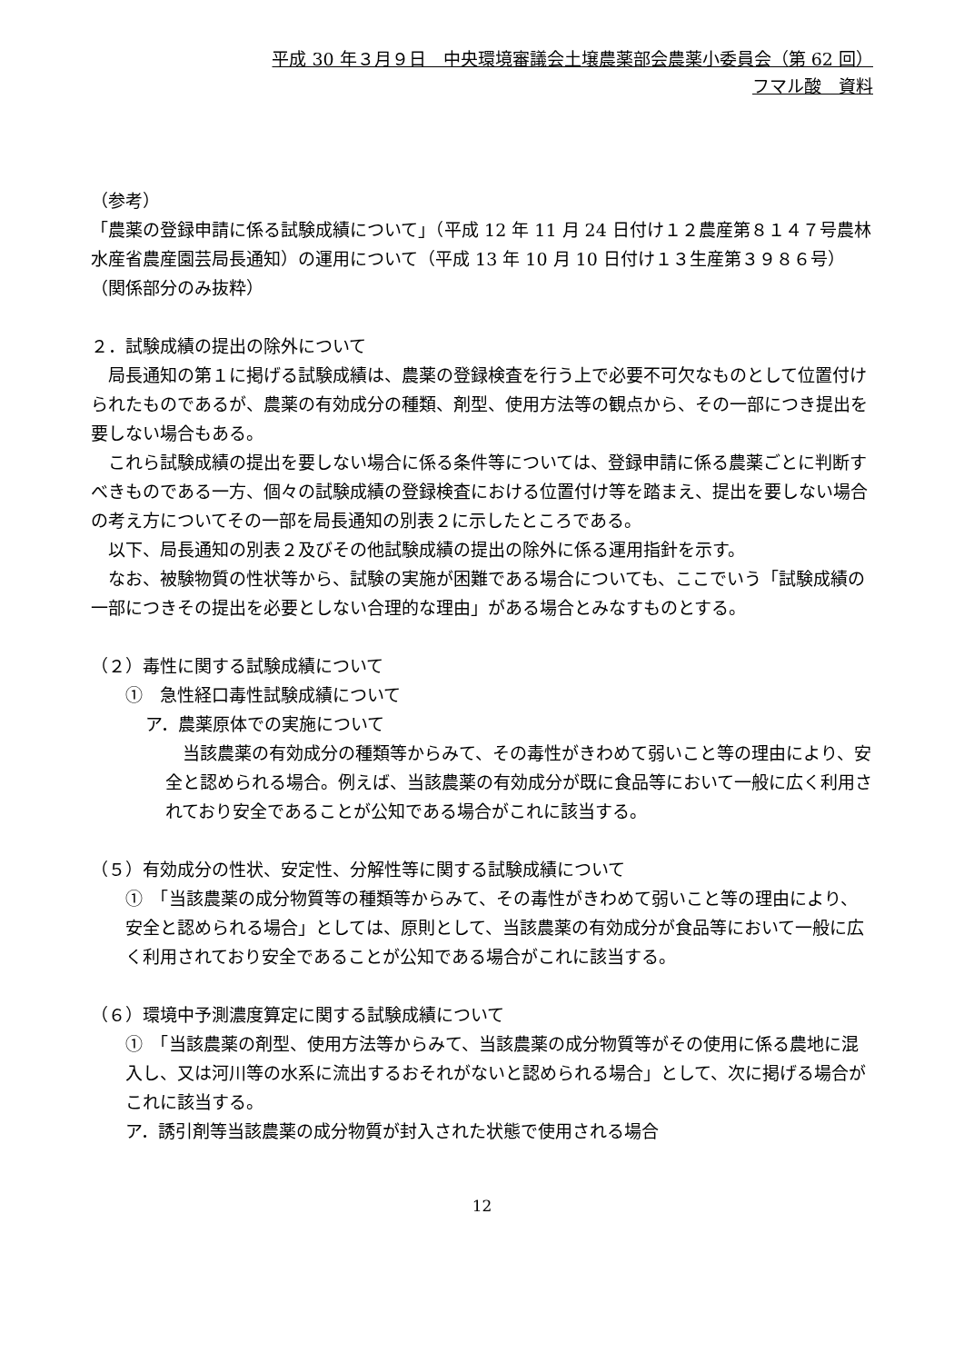平成 30 年３月９日　中央環境審議会土壌農薬部会農薬小委員会（第 62 回）
フマル酸　資料
（参考）
「農薬の登録申請に係る試験成績について」（平成 12 年 11 月 24 日付け１２農産第８１４７号農林水産省農産園芸局長通知）の運用について（平成 13 年 10 月 10 日付け１３生産第３９８６号）　（関係部分のみ抜粋）
２．試験成績の提出の除外について
　局長通知の第１に掲げる試験成績は、農薬の登録検査を行う上で必要不可欠なものとして位置付けられたものであるが、農薬の有効成分の種類、剤型、使用方法等の観点から、その一部につき提出を要しない場合もある。
　これら試験成績の提出を要しない場合に係る条件等については、登録申請に係る農薬ごとに判断すべきものである一方、個々の試験成績の登録検査における位置付け等を踏まえ、提出を要しない場合の考え方についてその一部を局長通知の別表２に示したところである。
　以下、局長通知の別表２及びその他試験成績の提出の除外に係る運用指針を示す。
　なお、被験物質の性状等から、試験の実施が困難である場合についても、ここでいう「試験成績の一部につきその提出を必要としない合理的な理由」がある場合とみなすものとする。
（２）毒性に関する試験成績について
①　急性経口毒性試験成績について
ア．農薬原体での実施について
　当該農薬の有効成分の種類等からみて、その毒性がきわめて弱いこと等の理由により、安全と認められる場合。例えば、当該農薬の有効成分が既に食品等において一般に広く利用されており安全であることが公知である場合がこれに該当する。
（５）有効成分の性状、安定性、分解性等に関する試験成績について
①　「当該農薬の成分物質等の種類等からみて、その毒性がきわめて弱いこと等の理由により、安全と認められる場合」としては、原則として、当該農薬の有効成分が食品等において一般に広く利用されており安全であることが公知である場合がこれに該当する。
（６）環境中予測濃度算定に関する試験成績について
①　「当該農薬の剤型、使用方法等からみて、当該農薬の成分物質等がその使用に係る農地に混入し、又は河川等の水系に流出するおそれがないと認められる場合」として、次に掲げる場合がこれに該当する。
ア．誘引剤等当該農薬の成分物質が封入された状態で使用される場合
12